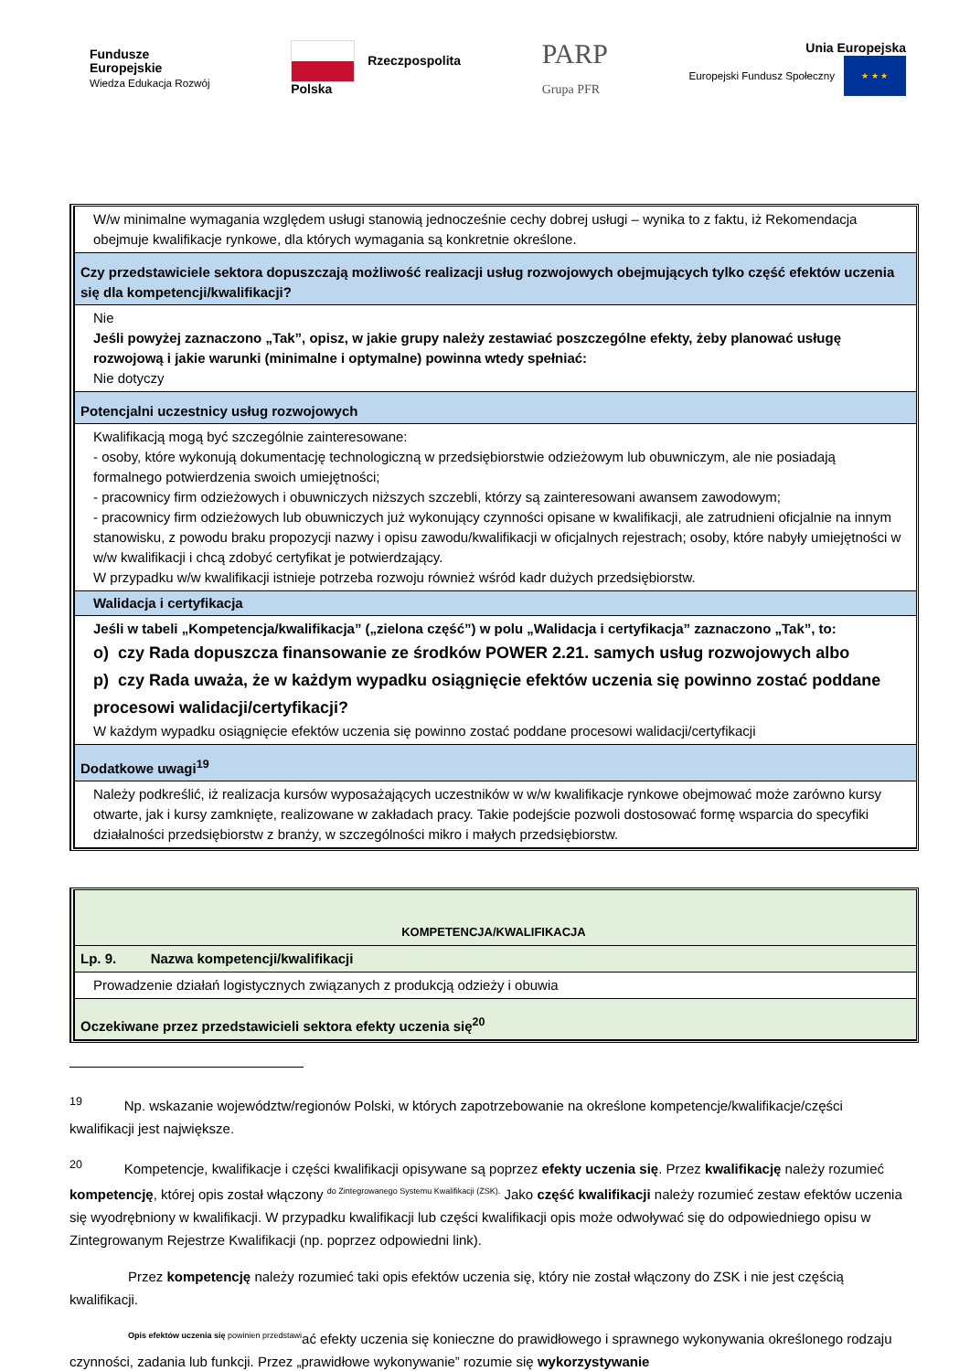Fundusze
Europejskie
Wiedza Edukacja Rozwój
Rzeczpospolita
Polska
PARP
Grupa PFR
Unia Europejska
Europejski Fundusz Społeczny ★ ★ ★
| W/w minimalne wymagania względem usługi stanowią jednocześnie cechy dobrej usługi – wynika to z faktu, iż Rekomendacja obejmuje kwalifikacje rynkowe, dla których wymagania są konkretnie określone. |
| Czy przedstawiciele sektora dopuszczają możliwość realizacji usług rozwojowych obejmujących tylko część efektów uczenia się dla kompetencji/kwalifikacji? |
| Nie Jeśli powyżej zaznaczono „Tak”, opisz, w jakie grupy należy zestawiać poszczególne efekty, żeby planować usługę rozwojową i jakie warunki (minimalne i optymalne) powinna wtedy spełniać: Nie dotyczy |
| Potencjalni uczestnicy usług rozwojowych |
| Kwalifikacją mogą być szczególnie zainteresowane: - osoby, które wykonują dokumentację technologiczną w przedsiębiorstwie odzieżowym lub obuwniczym, ale nie posiadają formalnego potwierdzenia swoich umiejętności; - pracownicy firm odzieżowych i obuwniczych niższych szczebli, którzy są zainteresowani awansem zawodowym; - pracownicy firm odzieżowych lub obuwniczych już wykonujący czynności opisane w kwalifikacji, ale zatrudnieni oficjalnie na innym stanowisku, z powodu braku propozycji nazwy i opisu zawodu/kwalifikacji w oficjalnych rejestrach; osoby, które nabyły umiejętności w w/w kwalifikacji i chcą zdobyć certyfikat je potwierdzający. W przypadku w/w kwalifikacji istnieje potrzeba rozwoju również wśród kadr dużych przedsiębiorstw. |
| Walidacja i certyfikacja |
| Jeśli w tabeli „Kompetencja/kwalifikacja” („zielona część”) w polu „Walidacja i certyfikacja” zaznaczono „Tak”, to: o) czy Rada dopuszcza finansowanie ze środków POWER 2.21. samych usług rozwojowych albo p) czy Rada uważa, że w każdym wypadku osiągnięcie efektów uczenia się powinno zostać poddane procesowi walidacji/certyfikacji? W każdym wypadku osiągnięcie efektów uczenia się powinno zostać poddane procesowi walidacji/certyfikacji |
| Dodatkowe uwagi<sup>19</sup> |
| Należy podkreślić, iż realizacja kursów wyposażających uczestników w w/w kwalifikacje rynkowe obejmować może zarówno kursy otwarte, jak i kursy zamknięte, realizowane w zakładach pracy. Takie podejście pozwoli dostosować formę wsparcia do specyfiki działalności przedsiębiorstw z branży, w szczególności mikro i małych przedsiębiorstw. |
| KOMPETENCJA/KWALIFIKACJA |
| Lp. 9. Nazwa kompetencji/kwalifikacji |
| Prowadzenie działań logistycznych związanych z produkcją odzieży i obuwia |
| Oczekiwane przez przedstawicieli sektora efekty uczenia się<sup>20</sup> |
<sup>19</sup> Np. wskazanie województw/regionów Polski, w których zapotrzebowanie na określone kompetencje/kwalifikacje/części kwalifikacji jest największe.
<sup>20</sup> Kompetencje, kwalifikacje i części kwalifikacji opisywane są poprzez efekty uczenia się. Przez kwalifikację należy rozumieć kompetencję, której opis został włączony <sup>do Zintegrowanego Systemu Kwalifikacji (ZSK).</sup> Jako część kwalifikacji należy rozumieć zestaw efektów uczenia się wyodrębniony w kwalifikacji. W przypadku kwalifikacji lub części kwalifikacji opis może odwoływać się do odpowiedniego opisu w Zintegrowanym Rejestrze Kwalifikacji (np. poprzez odpowiedni link).
Przez kompetencję należy rozumieć taki opis efektów uczenia się, który nie został włączony do ZSK i nie jest częścią kwalifikacji.
<sup>Opis efektów uczenia się powinien przedstawi</sup>ać efekty uczenia się konieczne do prawidłowego i sprawnego wykonywania określonego rodzaju czynności, zadania lub funkcji. Przez „prawidłowe wykonywanie” rozumie się wykorzystywanie